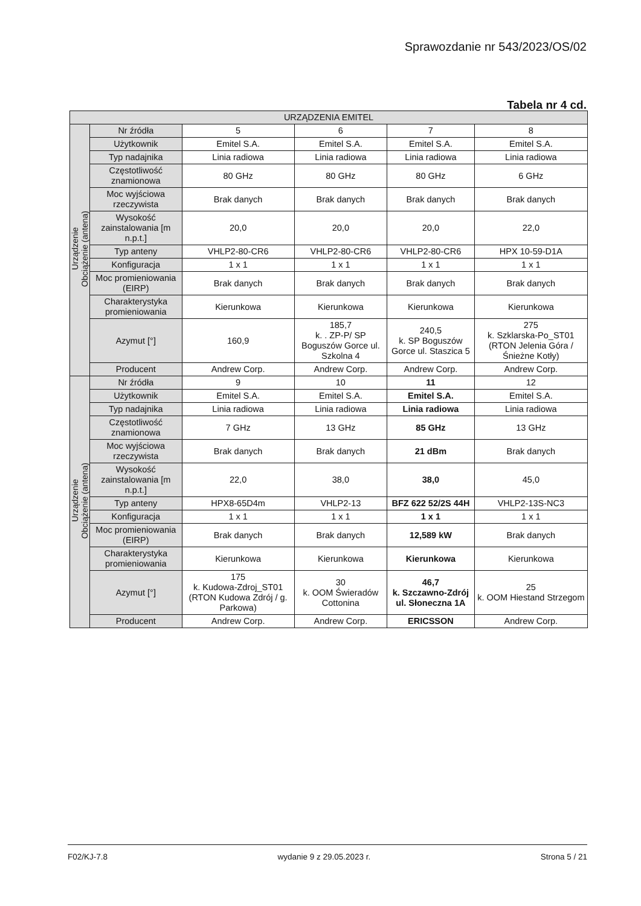Sprawozdanie nr 543/2023/OS/02
Tabela nr 4 cd.
| URZĄDZENIA EMITEL | | | | | |
| --- | --- | --- | --- | --- | --- |
| Urządzenie Obciążenie (antena) | Nr źródła | 5 | 6 | 7 | 8 |
| | Użytkownik | Emitel S.A. | Emitel S.A. | Emitel S.A. | Emitel S.A. |
| | Typ nadajnika | Linia radiowa | Linia radiowa | Linia radiowa | Linia radiowa |
| | Częstotliwość znamionowa | 80 GHz | 80 GHz | 80 GHz | 6 GHz |
| | Moc wyjściowa rzeczywista | Brak danych | Brak danych | Brak danych | Brak danych |
| | Wysokość zainstalowania [m n.p.t.] | 20,0 | 20,0 | 20,0 | 22,0 |
| | Typ anteny | VHLP2-80-CR6 | VHLP2-80-CR6 | VHLP2-80-CR6 | HPX 10-59-D1A |
| | Konfiguracja | 1 x 1 | 1 x 1 | 1 x 1 | 1 x 1 |
| | Moc promieniowania (EIRP) | Brak danych | Brak danych | Brak danych | Brak danych |
| | Charakterystyka promieniowania | Kierunkowa | Kierunkowa | Kierunkowa | Kierunkowa |
| | Azymut [°] | 160,9 | 185,7 k. . ZP-P/ SP Boguszów Gorce ul. Szkolna 4 | 240,5 k. SP Boguszów Gorce ul. Staszica 5 | 275 k. Szklarska-Po_ST01 (RTON Jelenia Góra / Śnieżne Kotły) |
| | Producent | Andrew Corp. | Andrew Corp. | Andrew Corp. | Andrew Corp. |
| Urządzenie Obciążenie (antena) | Nr źródła | 9 | 10 | 11 | 12 |
| | Użytkownik | Emitel S.A. | Emitel S.A. | Emitel S.A. | Emitel S.A. |
| | Typ nadajnika | Linia radiowa | Linia radiowa | Linia radiowa | Linia radiowa |
| | Częstotliwość znamionowa | 7 GHz | 13 GHz | 85 GHz | 13 GHz |
| | Moc wyjściowa rzeczywista | Brak danych | Brak danych | 21 dBm | Brak danych |
| | Wysokość zainstalowania [m n.p.t.] | 22,0 | 38,0 | 38,0 | 45,0 |
| | Typ anteny | HPX8-65D4m | VHLP2-13 | BFZ 622 52/2S 44H | VHLP2-13S-NC3 |
| | Konfiguracja | 1 x 1 | 1 x 1 | 1 x 1 | 1 x 1 |
| | Moc promieniowania (EIRP) | Brak danych | Brak danych | 12,589 kW | Brak danych |
| | Charakterystyka promieniowania | Kierunkowa | Kierunkowa | Kierunkowa | Kierunkowa |
| | Azymut [°] | 175 k. Kudowa-Zdroj_ST01 (RTON Kudowa Zdrój / g. Parkowa) | 30 k. OOM Świeradów Cottonina | 46,7 k. Szczawno-Zdrój ul. Słoneczna 1A | 25 k. OOM Hiestand Strzegom |
| | Producent | Andrew Corp. | Andrew Corp. | ERICSSON | Andrew Corp. |
F02/KJ-7.8 wydanie 9 z 29.05.2023 r. Strona 5 / 21